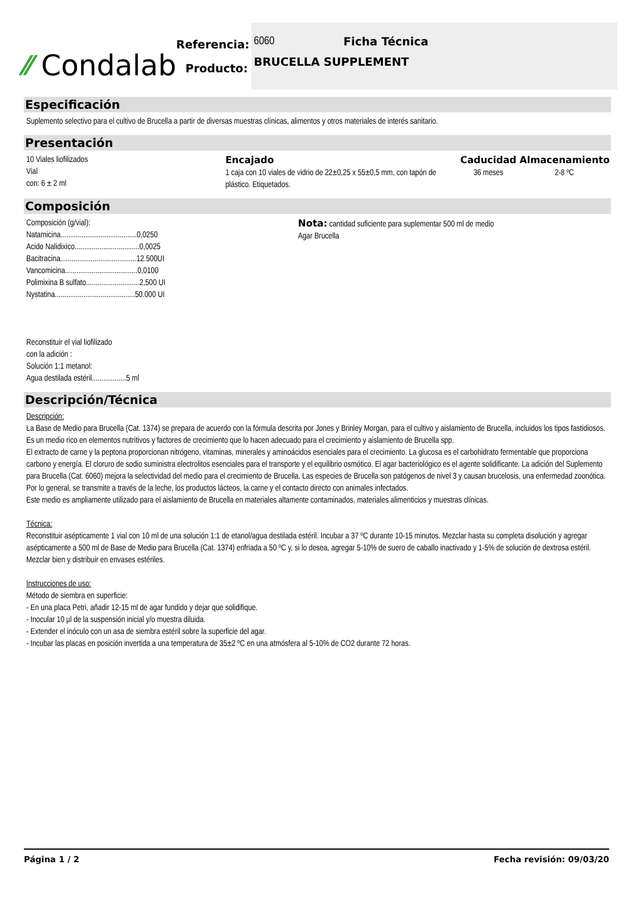⁄⁄ Condalab
Referencia:
Producto:
6060 Ficha Técnica
BRUCELLA SUPPLEMENT
Especificación
Suplemento selectivo para el cultivo de Brucella a partir de diversas muestras clínicas, alimentos y otros materiales de interés sanitario.
Presentación
10 Viales liofilizados
Vial
con: 6 ± 2 ml
Encajado
1 caja con 10 viales de vidrio de 22±0,25 x 55±0,5 mm, con tapón de plástico. Etiquetados.
Caducidad
36 meses
Almacenamiento
2-8 ºC
Composición
Composición (g/vial):
Natamicina........................................0,0250
Acido Nalidixico..................................0,0025
Bacitracina........................................12.500UI
Vancomicina......................................0,0100
Polimixina B sulfato............................2,500 UI
Nystatina..........................................50.000 UI
Reconstituir el vial liofilizado
con la adición :
Solución 1:1 metanol:
Agua destilada estéril..................5 ml
Nota: cantidad suficiente para suplementar 500 ml de medio Agar Brucella
Descripción/Técnica
Descripción:
La Base de Medio para Brucella (Cat. 1374) se prepara de acuerdo con la fórmula descrita por Jones y Brinley Morgan, para el cultivo y aislamiento de Brucella, incluidos los tipos fastidiosos. Es un medio rico en elementos nutritivos y factores de crecimiento que lo hacen adecuado para el crecimiento y aislamiento de Brucella spp.
El extracto de carne y la peptona proporcionan nitrógeno, vitaminas, minerales y aminoácidos esenciales para el crecimiento. La glucosa es el carbohidrato fermentable que proporciona carbono y energía. El cloruro de sodio suministra electrolitos esenciales para el transporte y el equilibrio osmótico. El agar bacteriológico es el agente solidificante. La adición del Suplemento para Brucella (Cat. 6060) mejora la selectividad del medio para el crecimiento de Brucella. Las especies de Brucella son patógenos de nivel 3 y causan brucelosis, una enfermedad zoonótica. Por lo general, se transmite a través de la leche, los productos lácteos, la carne y el contacto directo con animales infectados.
Este medio es ampliamente utilizado para el aislamiento de Brucella en materiales altamente contaminados, materiales alimenticios y muestras clínicas.
Técnica:
Reconstituir asépticamente 1 vial con 10 ml de una solución 1:1 de etanol/agua destilada estéril. Incubar a 37 ºC durante 10-15 minutos. Mezclar hasta su completa disolución y agregar asépticamente a 500 ml de Base de Medio para Brucella (Cat. 1374) enfriada a 50 ºC y, si lo desea, agregar 5-10% de suero de caballo inactivado y 1-5% de solución de dextrosa estéril. Mezclar bien y distribuir en envases estériles.
Instrucciones de uso:
Método de siembra en superficie:
- En una placa Petri, añadir 12-15 ml de agar fundido y dejar que solidifique.
- Inocular 10 µl de la suspensión inicial y/o muestra diluida.
- Extender el inóculo con un asa de siembra estéril sobre la superficie del agar.
- Incubar las placas en posición invertida a una temperatura de 35±2 ºC en una atmósfera al 5-10% de CO2 durante 72 horas.
Página 1 / 2 Fecha revisión: 09/03/20